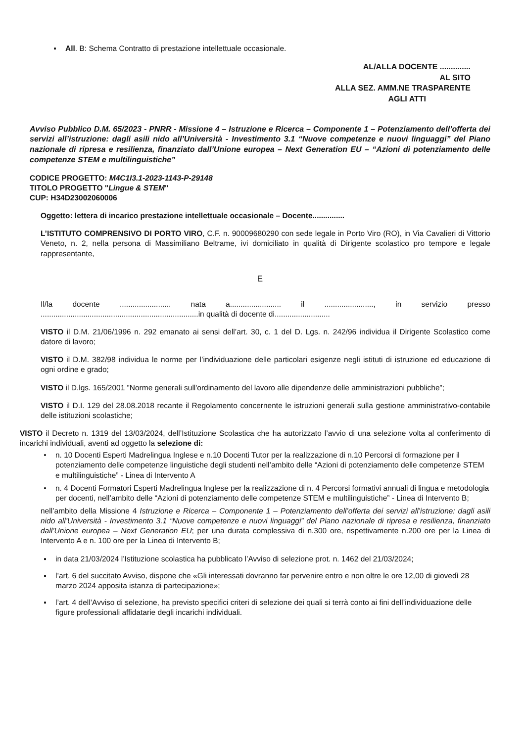▪ All. B: Schema Contratto di prestazione intellettuale occasionale.
AL/ALLA DOCENTE ..............
AL SITO
ALLA SEZ. AMM.NE TRASPARENTE
AGLI ATTI
Avviso Pubblico D.M. 65/2023 - PNRR - Missione 4 – Istruzione e Ricerca – Componente 1 – Potenziamento dell’offerta dei servizi all’istruzione: dagli asili nido all’Università - Investimento 3.1 “Nuove competenze e nuovi linguaggi” del Piano nazionale di ripresa e resilienza, finanziato dall’Unione europea – Next Generation EU – “Azioni di potenziamento delle competenze STEM e multilinguistiche”
CODICE PROGETTO: M4C1I3.1-2023-1143-P-29148
TITOLO PROGETTO "Lingue & STEM"
CUP: H34D23002060006
Oggetto: lettera di incarico prestazione intellettuale occasionale – Docente...............
L’ISTITUTO COMPRENSIVO DI PORTO VIRO, C.F. n. 90009680290 con sede legale in Porto Viro (RO), in Via Cavalieri di Vittorio Veneto, n. 2, nella persona di Massimiliano Beltrame, ivi domiciliato in qualità di Dirigente scolastico pro tempore e legale rappresentante,
E
Il/la docente ........................ nata a........................ il ......................., in servizio presso ..........................................................................in qualità di docente di..........................
VISTO il D.M. 21/06/1996 n. 292 emanato ai sensi dell’art. 30, c. 1 del D. Lgs. n. 242/96 individua il Dirigente Scolastico come datore di lavoro;
VISTO il D.M. 382/98 individua le norme per l’individuazione delle particolari esigenze negli istituti di istruzione ed educazione di ogni ordine e grado;
VISTO il D.lgs. 165/2001 ”Norme generali sull'ordinamento del lavoro alle dipendenze delle amministrazioni pubbliche”;
VISTO il D.I. 129 del 28.08.2018 recante il Regolamento concernente le istruzioni generali sulla gestione amministrativo-contabile delle istituzioni scolastiche;
VISTO il Decreto n. 1319 del 13/03/2024, dell’Istituzione Scolastica che ha autorizzato l’avvio di una selezione volta al conferimento di incarichi individuali, aventi ad oggetto la selezione di:
• n. 10 Docenti Esperti Madrelingua Inglese e n.10 Docenti Tutor per la realizzazione di n.10 Percorsi di formazione per il potenziamento delle competenze linguistiche degli studenti nell’ambito delle “Azioni di potenziamento delle competenze STEM e multilinguistiche” - Linea di Intervento A
• n. 4 Docenti Formatori Esperti Madrelingua Inglese per la realizzazione di n. 4 Percorsi formativi annuali di lingua e metodologia per docenti, nell’ambito delle “Azioni di potenziamento delle competenze STEM e multilinguistiche” - Linea di Intervento B;
nell’ambito della Missione 4 Istruzione e Ricerca – Componente 1 – Potenziamento dell’offerta dei servizi all’istruzione: dagli asili nido all’Università - Investimento 3.1 “Nuove competenze e nuovi linguaggi” del Piano nazionale di ripresa e resilienza, finanziato dall’Unione europea – Next Generation EU; per una durata complessiva di n.300 ore, rispettivamente n.200 ore per la Linea di Intervento A e n. 100 ore per la Linea di Intervento B;
▪ in data 21/03/2024 l’Istituzione scolastica ha pubblicato l’Avviso di selezione prot. n. 1462 del 21/03/2024;
▪ l’art. 6 del succitato Avviso, dispone che «Gli interessati dovranno far pervenire entro e non oltre le ore 12,00 di giovedì 28 marzo 2024 apposita istanza di partecipazione»;
▪ l’art. 4 dell’Avviso di selezione, ha previsto specifici criteri di selezione dei quali si terrà conto ai fini dell’individuazione delle figure professionali affidatarie degli incarichi individuali.